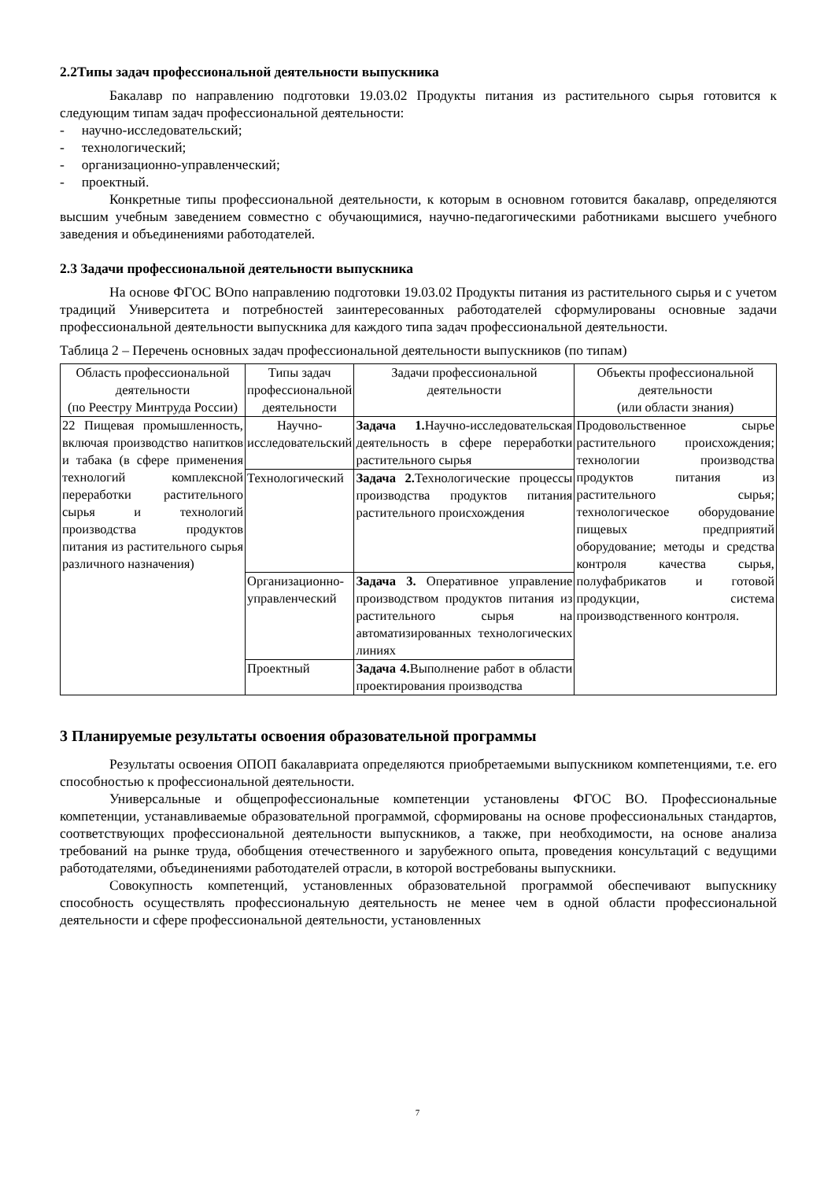2.2Типы задач профессиональной деятельности выпускника
Бакалавр по направлению подготовки 19.03.02 Продукты питания из растительного сырья готовится к следующим типам задач профессиональной деятельности:
- научно-исследовательский;
- технологический;
- организационно-управленческий;
- проектный.
Конкретные типы профессиональной деятельности, к которым в основном готовится бакалавр, определяются высшим учебным заведением совместно с обучающимися, научно-педагогическими работниками высшего учебного заведения и объединениями работодателей.
2.3 Задачи профессиональной деятельности выпускника
На основе ФГОС ВОпо направлению подготовки 19.03.02 Продукты питания из растительного сырья и с учетом традиций Университета и потребностей заинтересованных работодателей сформулированы основные задачи профессиональной деятельности выпускника для каждого типа задач профессиональной деятельности.
Таблица 2 – Перечень основных задач профессиональной деятельности выпускников (по типам)
| Область профессиональной деятельности (по Реестру Минтруда России) | Типы задач профессиональной деятельности | Задачи профессиональной деятельности | Объекты профессиональной деятельности (или области знания) |
| --- | --- | --- | --- |
| 22 Пищевая промышленность, включая производство напитков и табака (в сфере применения технологий комплексной переработки растительного сырья и технологий производства продуктов питания из растительного сырья различного назначения) | Научно-исследовательский | Задача 1. Научно-исследовательская деятельность в сфере переработки растительного сырья | Продовольственное сырье растительного происхождения; технологии производства продуктов питания из растительного сырья; технологическое оборудование пищевых предприятий оборудование; методы и средства контроля качества сырья, полуфабрикатов и готовой продукции, система производственного контроля. |
| | Технологический | Задача 2. Технологические процессы производства продуктов питания растительного происхождения | |
| | Организационно-управленческий | Задача 3. Оперативное управление производством продуктов питания из растительного сырья на автоматизированных технологических линиях | |
| | Проектный | Задача 4. Выполнение работ в области проектирования производства | |
3 Планируемые результаты освоения образовательной программы
Результаты освоения ОПОП бакалавриата определяются приобретаемыми выпускником компетенциями, т.е. его способностью к профессиональной деятельности.
Универсальные и общепрофессиональные компетенции установлены ФГОС ВО. Профессиональные компетенции, устанавливаемые образовательной программой, сформированы на основе профессиональных стандартов, соответствующих профессиональной деятельности выпускников, а также, при необходимости, на основе анализа требований на рынке труда, обобщения отечественного и зарубежного опыта, проведения консультаций с ведущими работодателями, объединениями работодателей отрасли, в которой востребованы выпускники.
Совокупность компетенций, установленных образовательной программой обеспечивают выпускнику способность осуществлять профессиональную деятельность не менее чем в одной области профессиональной деятельности и сфере профессиональной деятельности, установленных
7